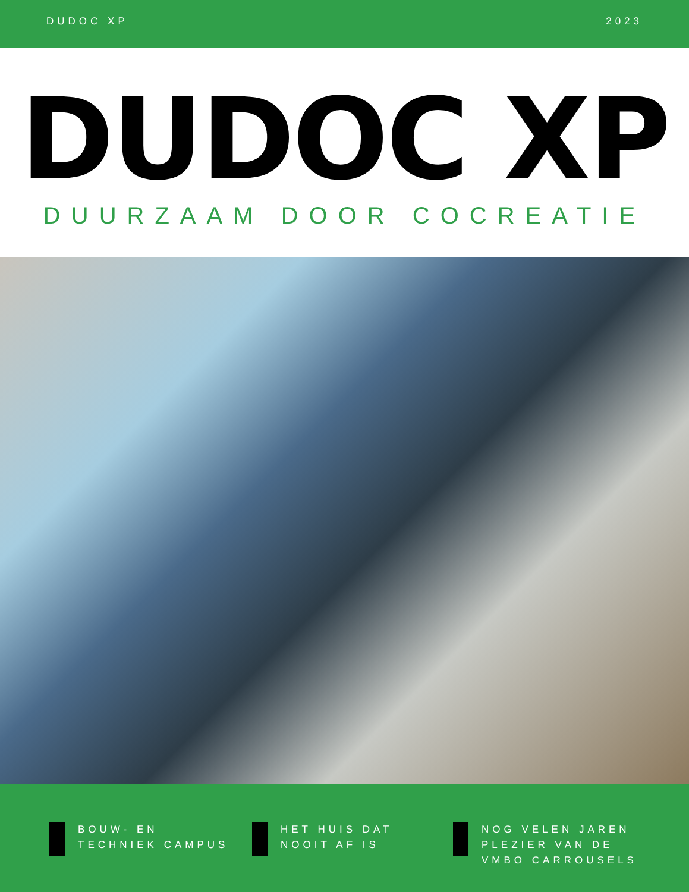DUDOC XP 2023
DUDOC XP
DUURZAAM DOOR COCREATIE
BOUW- EN
TECHNIEK CAMPUS
HET HUIS DAT
NOOIT AF IS
NOG VELEN JAREN
PLEZIER VAN DE
VMBO CARROUSELS